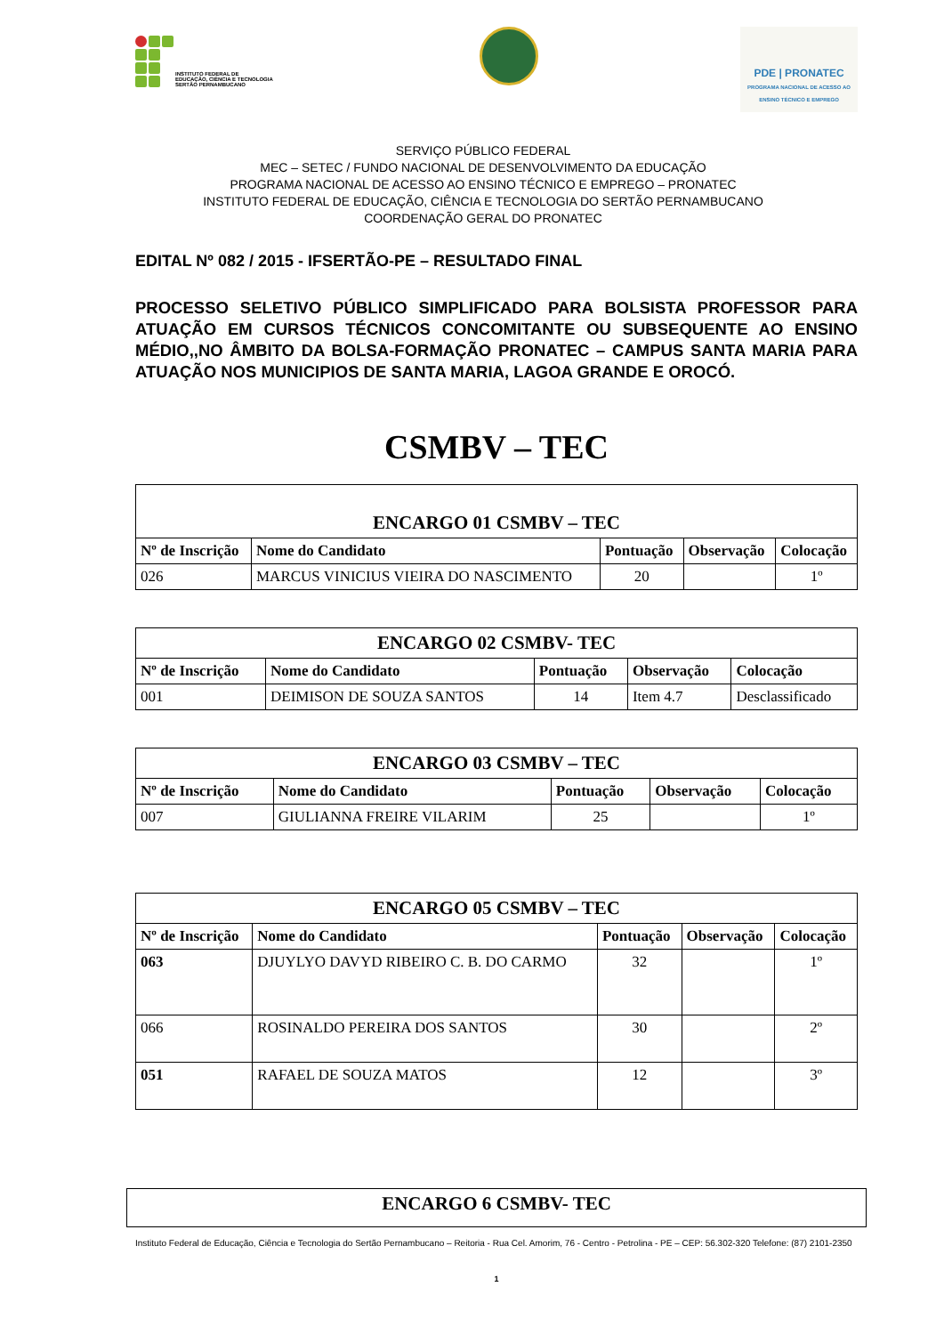INSTITUTO FEDERAL DE
EDUCAÇÃO, CIÊNCIA E TECNOLOGIA
SERTÃO PERNAMBUCANO
PDE | PRONATEC
PROGRAMA NACIONAL DE ACESSO AO ENSINO TÉCNICO E EMPREGO
SERVIÇO PÚBLICO FEDERAL
MEC – SETEC / FUNDO NACIONAL DE DESENVOLVIMENTO DA EDUCAÇÃO
PROGRAMA NACIONAL DE ACESSO AO ENSINO TÉCNICO E EMPREGO – PRONATEC
INSTITUTO FEDERAL DE EDUCAÇÃO, CIÊNCIA E TECNOLOGIA DO SERTÃO PERNAMBUCANO
COORDENAÇÃO GERAL DO PRONATEC
EDITAL Nº 082 / 2015 - IFSERTÃO-PE – RESULTADO FINAL
PROCESSO SELETIVO PÚBLICO SIMPLIFICADO PARA BOLSISTA PROFESSOR PARA ATUAÇÃO EM CURSOS TÉCNICOS CONCOMITANTE OU SUBSEQUENTE AO ENSINO MÉDIO,,NO ÂMBITO DA BOLSA-FORMAÇÃO PRONATEC – CAMPUS SANTA MARIA PARA ATUAÇÃO NOS MUNICIPIOS DE SANTA MARIA, LAGOA GRANDE E OROCÓ.
CSMBV – TEC
| ENCARGO 01 CSMBV – TEC | | | | |
| --- | --- | --- | --- | --- |
| Nº de Inscrição | Nome do Candidato | Pontuação | Observação | Colocação |
| 026 | MARCUS VINICIUS VIEIRA DO NASCIMENTO | 20 | | 1º |
| ENCARGO 02 CSMBV- TEC | | | | |
| --- | --- | --- | --- | --- |
| Nº de Inscrição | Nome do Candidato | Pontuação | Observação | Colocação |
| 001 | DEIMISON DE SOUZA SANTOS | 14 | Item 4.7 | Desclassificado |
| ENCARGO 03 CSMBV – TEC | | | | |
| --- | --- | --- | --- | --- |
| Nº de Inscrição | Nome do Candidato | Pontuação | Observação | Colocação |
| 007 | GIULIANNA FREIRE VILARIM | 25 | | 1º |
| ENCARGO 05 CSMBV – TEC | | | | |
| --- | --- | --- | --- | --- |
| Nº de Inscrição | Nome do Candidato | Pontuação | Observação | Colocação |
| 063 | DJUYLYO DAVYD RIBEIRO C. B. DO CARMO | 32 | | 1º |
| 066 | ROSINALDO PEREIRA DOS SANTOS | 30 | | 2º |
| 051 | RAFAEL DE SOUZA MATOS | 12 | | 3º |
| ENCARGO 6 CSMBV- TEC |
| --- |
Instituto Federal de Educação, Ciência e Tecnologia do Sertão Pernambucano – Reitoria - Rua Cel. Amorim, 76 - Centro - Petrolina - PE – CEP: 56.302-320 Telefone: (87) 2101-2350
1